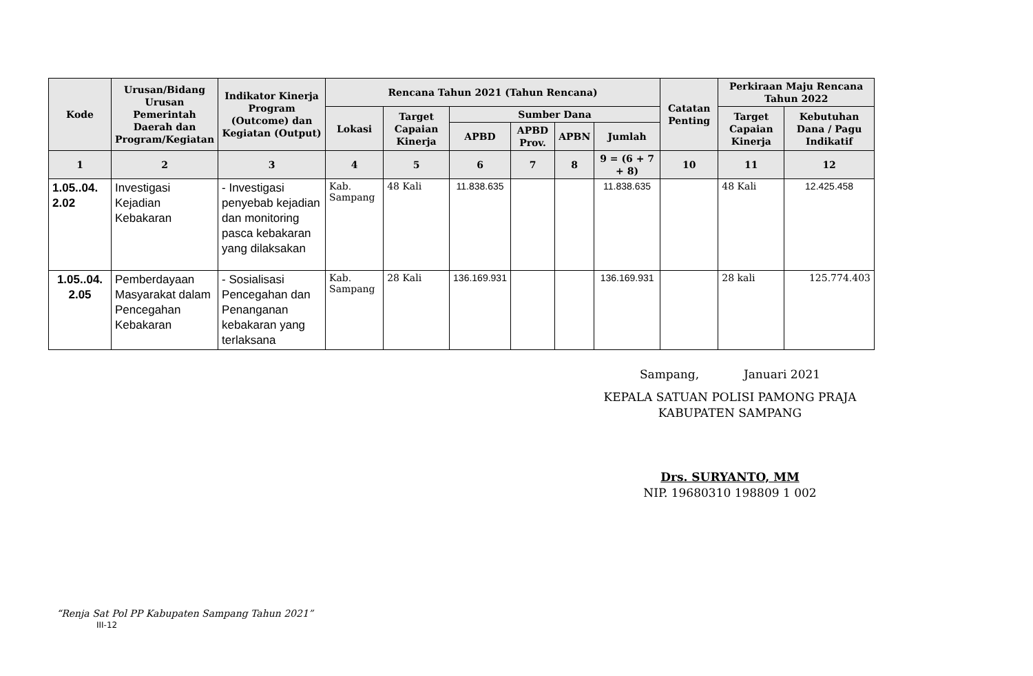| Kode | Urusan/Bidang Urusan Pemerintah Daerah dan Program/Kegiatan | Indikator Kinerja Program (Outcome) dan Kegiatan (Output) | Rencana Tahun 2021 (Tahun Rencana) | | | | | | Catatan Penting | Perkiraan Maju Rencana Tahun 2022 | |
| --- | --- | --- | --- | --- | --- | --- | --- | --- | --- | --- | --- |
| | | | Lokasi | Target Capaian Kinerja | Sumber Dana | | | | | Target Capaian Kinerja | Kebutuhan Dana / Pagu Indikatif |
| | | | | | APBD | APBD Prov. | APBN | Jumlah | | | |
| 1 | 2 | 3 | 4 | 5 | 6 | 7 | 8 | 9 = (6 + 7 + 8) | 10 | 11 | 12 |
| 1.05..04. 2.02 | Investigasi Kejadian Kebakaran | - Investigasi penyebab kejadian dan monitoring pasca kebakaran yang dilaksakan | Kab. Sampang | 48 Kali | 11.838.635 | | | 11.838.635 | | 48 Kali | 12.425.458 |
| 1.05..04. 2.05 | Pemberdayaan Masyarakat dalam Pencegahan Kebakaran | - Sosialisasi Pencegahan dan Penanganan kebakaran yang terlaksana | Kab. Sampang | 28 Kali | 136.169.931 | | | 136.169.931 | | 28 kali | 125.774.403 |
Sampang, Januari 2021
KEPALA SATUAN POLISI PAMONG PRAJA
KABUPATEN SAMPANG
Drs. SURYANTO, MM
NIP. 19680310 198809 1 002
“Renja Sat Pol PP Kabupaten Sampang Tahun 2021”
III-12